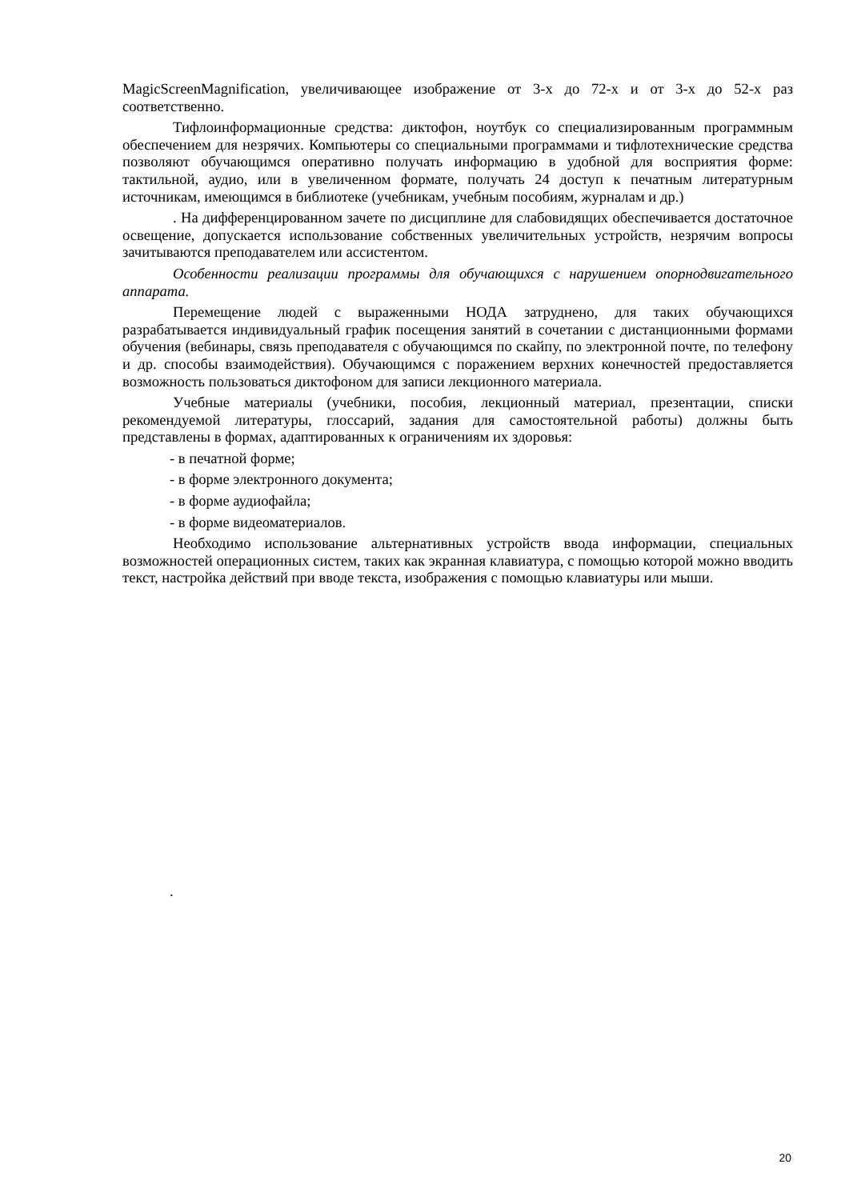MagicScreenMagnification, увеличивающее изображение от 3-х до 72-х и от 3-х до 52-х раз соответственно.
Тифлоинформационные средства: диктофон, ноутбук со специализированным программным обеспечением для незрячих. Компьютеры со специальными программами и тифлотехнические средства позволяют обучающимся оперативно получать информацию в удобной для восприятия форме: тактильной, аудио, или в увеличенном формате, получать 24 доступ к печатным литературным источникам, имеющимся в библиотеке (учебникам, учебным пособиям, журналам и др.)
. На дифференцированном зачете по дисциплине для слабовидящих обеспечивается достаточное освещение, допускается использование собственных увеличительных устройств, незрячим вопросы зачитываются преподавателем или ассистентом.
Особенности реализации программы для обучающихся с нарушением опорнодвигательного аппарата.
Перемещение людей с выраженными НОДА затруднено, для таких обучающихся разрабатывается индивидуальный график посещения занятий в сочетании с дистанционными формами обучения (вебинары, связь преподавателя с обучающимся по скайпу, по электронной почте, по телефону и др. способы взаимодействия). Обучающимся с поражением верхних конечностей предоставляется возможность пользоваться диктофоном для записи лекционного материала.
Учебные материалы (учебники, пособия, лекционный материал, презентации, списки рекомендуемой литературы, глоссарий, задания для самостоятельной работы) должны быть представлены в формах, адаптированных к ограничениям их здоровья:
- в печатной форме;
- в форме электронного документа;
- в форме аудиофайла;
- в форме видеоматериалов.
Необходимо использование альтернативных устройств ввода информации, специальных возможностей операционных систем, таких как экранная клавиатура, с помощью которой можно вводить текст, настройка действий при вводе текста, изображения с помощью клавиатуры или мыши.
.
20